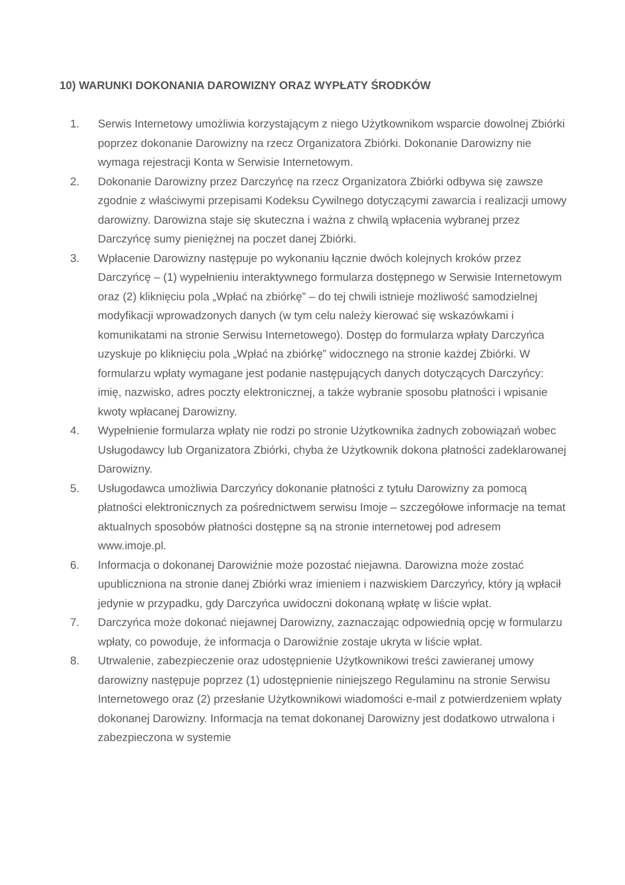10) WARUNKI DOKONANIA DAROWIZNY ORAZ WYPŁATY ŚRODKÓW
1. Serwis Internetowy umożliwia korzystającym z niego Użytkownikom wsparcie dowolnej Zbiórki poprzez dokonanie Darowizny na rzecz Organizatora Zbiórki. Dokonanie Darowizny nie wymaga rejestracji Konta w Serwisie Internetowym.
2. Dokonanie Darowizny przez Darczyńcę na rzecz Organizatora Zbiórki odbywa się zawsze zgodnie z właściwymi przepisami Kodeksu Cywilnego dotyczącymi zawarcia i realizacji umowy darowizny. Darowizna staje się skuteczna i ważna z chwilą wpłacenia wybranej przez Darczyńcę sumy pieniężnej na poczet danej Zbiórki.
3. Wpłacenie Darowizny następuje po wykonaniu łącznie dwóch kolejnych kroków przez Darczyńcę – (1) wypełnieniu interaktywnego formularza dostępnego w Serwisie Internetowym oraz (2) kliknięciu pola „Wpłać na zbiórkę” – do tej chwili istnieje możliwość samodzielnej modyfikacji wprowadzonych danych (w tym celu należy kierować się wskazówkami i komunikatami na stronie Serwisu Internetowego). Dostęp do formularza wpłaty Darczyńca uzyskuje po kliknięciu pola „Wpłać na zbiórkę” widocznego na stronie każdej Zbiórki. W formularzu wpłaty wymagane jest podanie następujących danych dotyczących Darczyńcy: imię, nazwisko, adres poczty elektronicznej, a także wybranie sposobu płatności i wpisanie kwoty wpłacanej Darowizny.
4. Wypełnienie formularza wpłaty nie rodzi po stronie Użytkownika żadnych zobowiązań wobec Usługodawcy lub Organizatora Zbiórki, chyba że Użytkownik dokona płatności zadeklarowanej Darowizny.
5. Usługodawca umożliwia Darczyńcy dokonanie płatności z tytułu Darowizny za pomocą płatności elektronicznych za pośrednictwem serwisu Imoje – szczegółowe informacje na temat aktualnych sposobów płatności dostępne są na stronie internetowej pod adresem www.imoje.pl.
6. Informacja o dokonanej Darowiźnie może pozostać niejawna. Darowizna może zostać upubliczniona na stronie danej Zbiórki wraz imieniem i nazwiskiem Darczyńcy, który ją wpłacił jedynie w przypadku, gdy Darczyńca uwidoczni dokonaną wpłatę w liście wpłat.
7. Darczyńca może dokonać niejawnej Darowizny, zaznaczając odpowiednią opcję w formularzu wpłaty, co powoduje, że informacja o Darowiźnie zostaje ukryta w liście wpłat.
8. Utrwalenie, zabezpieczenie oraz udostępnienie Użytkownikowi treści zawieranej umowy darowizny następuje poprzez (1) udostępnienie niniejszego Regulaminu na stronie Serwisu Internetowego oraz (2) przesłanie Użytkownikowi wiadomości e-mail z potwierdzeniem wpłaty dokonanej Darowizny. Informacja na temat dokonanej Darowizny jest dodatkowo utrwalona i zabezpieczona w systemie